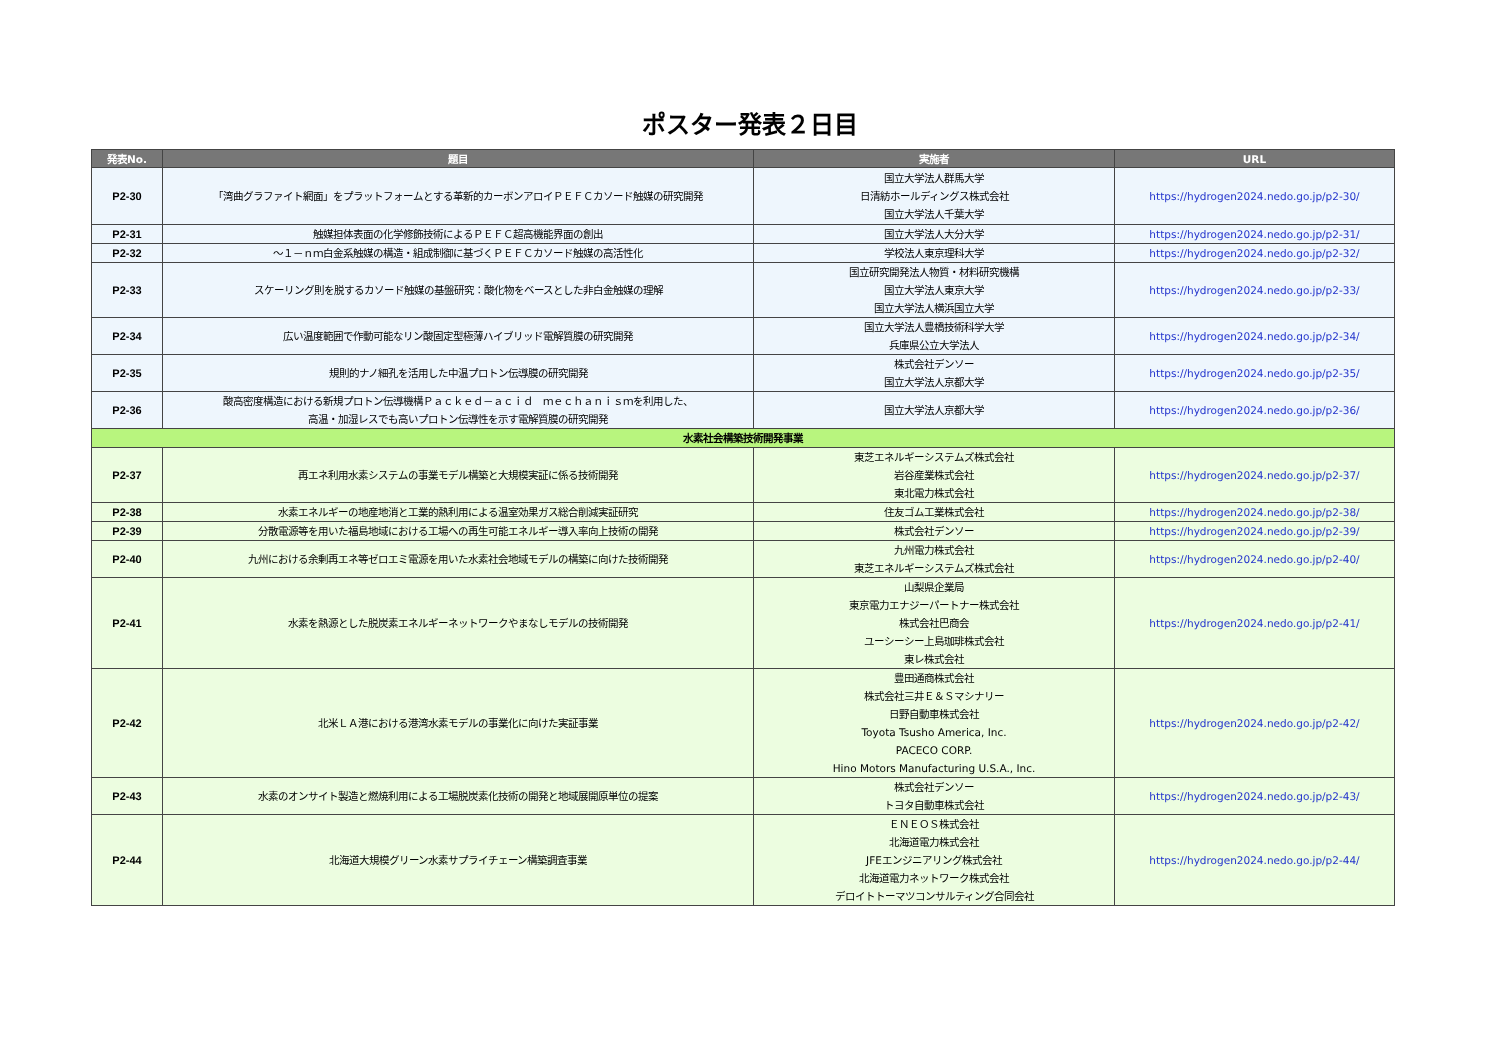ポスター発表２日目
| 発表No. | 題目 | 実施者 | URL |
| --- | --- | --- | --- |
| P2-30 | 「湾曲グラファイト網面」をプラットフォームとする革新的カーボンアロイＰＥＦＣカソード触媒の研究開発 | 国立大学法人群馬大学 日清紡ホールディングス株式会社 国立大学法人千葉大学 | https://hydrogen2024.nedo.go.jp/p2-30/ |
| P2-31 | 触媒担体表面の化学修飾技術によるＰＥＦＣ超高機能界面の創出 | 国立大学法人大分大学 | https://hydrogen2024.nedo.go.jp/p2-31/ |
| P2-32 | ～１－ｎｍ白金系触媒の構造・組成制御に基づくＰＥＦＣカソード触媒の高活性化 | 学校法人東京理科大学 | https://hydrogen2024.nedo.go.jp/p2-32/ |
| P2-33 | スケーリング則を脱するカソード触媒の基盤研究：酸化物をベースとした非白金触媒の理解 | 国立研究開発法人物質・材料研究機構 国立大学法人東京大学 国立大学法人横浜国立大学 | https://hydrogen2024.nedo.go.jp/p2-33/ |
| P2-34 | 広い温度範囲で作動可能なリン酸固定型極薄ハイブリッド電解質膜の研究開発 | 国立大学法人豊橋技術科学大学 兵庫県公立大学法人 | https://hydrogen2024.nedo.go.jp/p2-34/ |
| P2-35 | 規則的ナノ細孔を活用した中温プロトン伝導膜の研究開発 | 株式会社デンソー 国立大学法人京都大学 | https://hydrogen2024.nedo.go.jp/p2-35/ |
| P2-36 | 酸高密度構造における新規プロトン伝導機構Ｐａｃｋｅｄ－ａｃｉｄ ｍｅｃｈａｎｉｓｍを利用した、 高温・加湿レスでも高いプロトン伝導性を示す電解質膜の研究開発 | 国立大学法人京都大学 | https://hydrogen2024.nedo.go.jp/p2-36/ |
| 水素社会構築技術開発事業 | | | |
| P2-37 | 再エネ利用水素システムの事業モデル構築と大規模実証に係る技術開発 | 東芝エネルギーシステムズ株式会社 岩谷産業株式会社 東北電力株式会社 | https://hydrogen2024.nedo.go.jp/p2-37/ |
| P2-38 | 水素エネルギーの地産地消と工業的熱利用による温室効果ガス総合削減実証研究 | 住友ゴム工業株式会社 | https://hydrogen2024.nedo.go.jp/p2-38/ |
| P2-39 | 分散電源等を用いた福島地域における工場への再生可能エネルギー導入率向上技術の開発 | 株式会社デンソー | https://hydrogen2024.nedo.go.jp/p2-39/ |
| P2-40 | 九州における余剰再エネ等ゼロエミ電源を用いた水素社会地域モデルの構築に向けた技術開発 | 九州電力株式会社 東芝エネルギーシステムズ株式会社 | https://hydrogen2024.nedo.go.jp/p2-40/ |
| P2-41 | 水素を熱源とした脱炭素エネルギーネットワークやまなしモデルの技術開発 | 山梨県企業局 東京電力エナジーパートナー株式会社 株式会社巴商会 ユーシーシー上島珈琲株式会社 東レ株式会社 | https://hydrogen2024.nedo.go.jp/p2-41/ |
| P2-42 | 北米ＬＡ港における港湾水素モデルの事業化に向けた実証事業 | 豊田通商株式会社 株式会社三井Ｅ＆Ｓマシナリー 日野自動車株式会社 Toyota Tsusho America, Inc. PACECO CORP. Hino Motors Manufacturing U.S.A., Inc. | https://hydrogen2024.nedo.go.jp/p2-42/ |
| P2-43 | 水素のオンサイト製造と燃焼利用による工場脱炭素化技術の開発と地域展開原単位の提案 | 株式会社デンソー トヨタ自動車株式会社 | https://hydrogen2024.nedo.go.jp/p2-43/ |
| P2-44 | 北海道大規模グリーン水素サプライチェーン構築調査事業 | ＥＮＥＯＳ株式会社 北海道電力株式会社 JFEエンジニアリング株式会社 北海道電力ネットワーク株式会社 デロイトトーマツコンサルティング合同会社 | https://hydrogen2024.nedo.go.jp/p2-44/ |